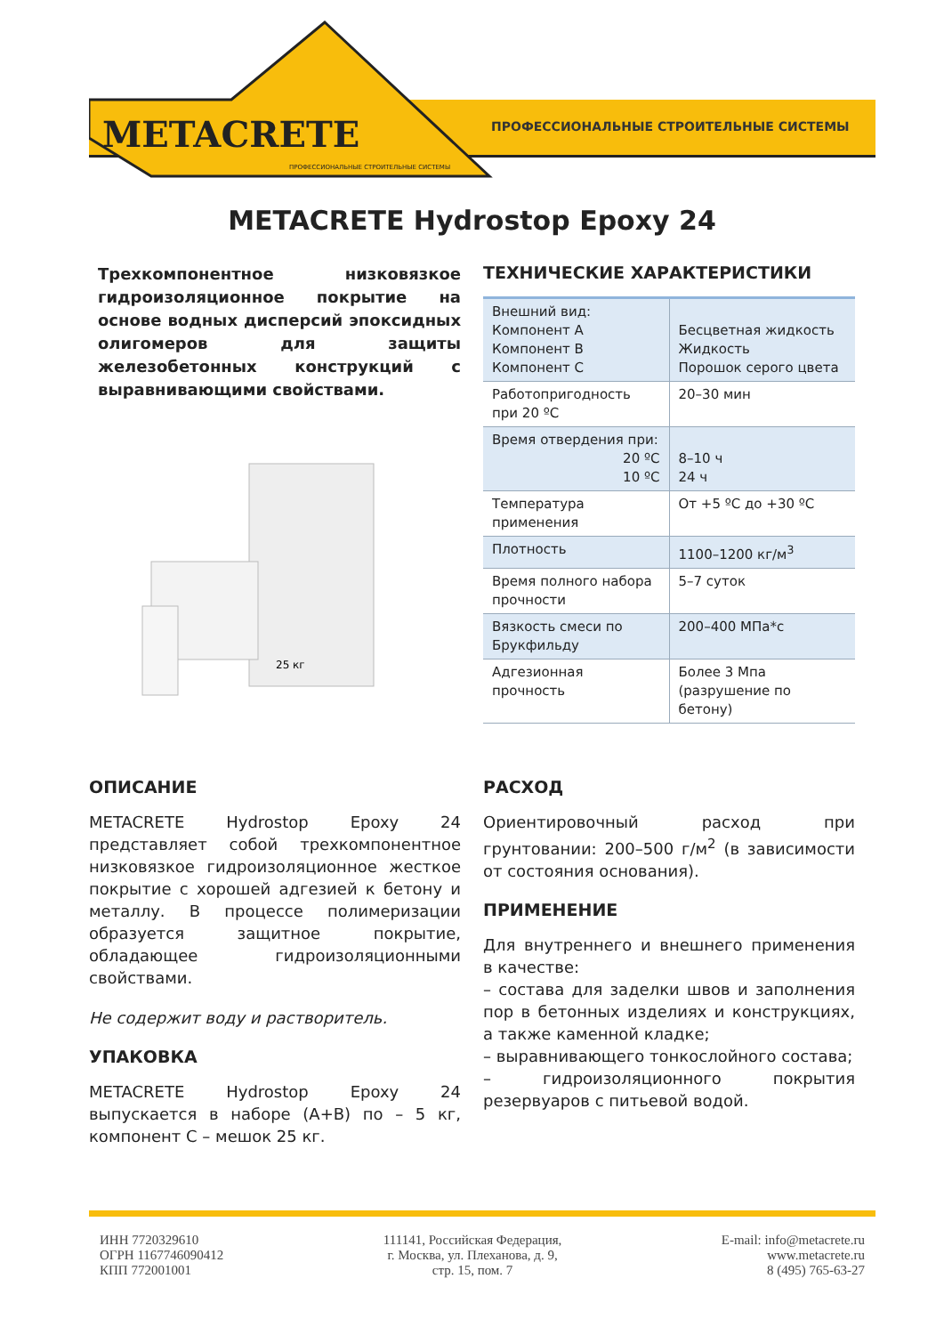METACRETE
ПРОФЕССИОНАЛЬНЫЕ СТРОИТЕЛЬНЫЕ СИСТЕМЫ
ПРОФЕССИОНАЛЬНЫЕ СТРОИТЕЛЬНЫЕ СИСТЕМЫ
METACRETE Hydrostop Epoxy 24
Трехкомпонентное низковязкое гидроизоляционное покрытие на основе водных дисперсий эпоксидных олигомеров для защиты железобетонных конструкций с выравнивающими свойствами.
25 кг
ТЕХНИЧЕСКИЕ ХАРАКТЕРИСТИКИ
| Внешний вид: Компонент А Компонент В Компонент С | Бесцветная жидкость Жидкость Порошок серого цвета |
| Работопригодность при 20 ºС | 20–30 мин |
| Время отвердения при: 20 ºС 10 ºС | 8–10 ч 24 ч |
| Температура применения | От +5 ºС до +30 ºС |
| Плотность | 1100–1200 кг/м<sup>3</sup> |
| Время полного набора прочности | 5–7 суток |
| Вязкость смеси по Брукфильду | 200–400 МПа*с |
| Адгезионная прочность | Более 3 Мпа (разрушение по бетону) |
ОПИСАНИЕ
METACRETE Hydrostop Epoxy 24 представляет собой трехкомпонентное низковязкое гидроизоляционное жесткое покрытие с хорошей адгезией к бетону и металлу. В процессе полимеризации образуется защитное покрытие, обладающее гидроизоляционными свойствами.
Не содержит воду и растворитель.
УПАКОВКА
METACRETE Hydrostop Epoxy 24 выпускается в наборе (А+В) по – 5 кг, компонент С – мешок 25 кг.
РАСХОД
Ориентировочный расход при грунтовании: 200–500 г/м<sup>2</sup> (в зависимости от состояния основания).
ПРИМЕНЕНИЕ
Для внутреннего и внешнего применения в качестве:
– состава для заделки швов и заполнения пор в бетонных изделиях и конструкциях, а также каменной кладке;
– выравнивающего тонкослойного состава;
– гидроизоляционного покрытия резервуаров с питьевой водой.
ИНН 7720329610
ОГРН 1167746090412
КПП 772001001
111141, Российская Федерация,
г. Москва, ул. Плеханова, д. 9,
стр. 15, пом. 7
E-mail: info@metacrete.ru
www.metacrete.ru
8 (495) 765-63-27